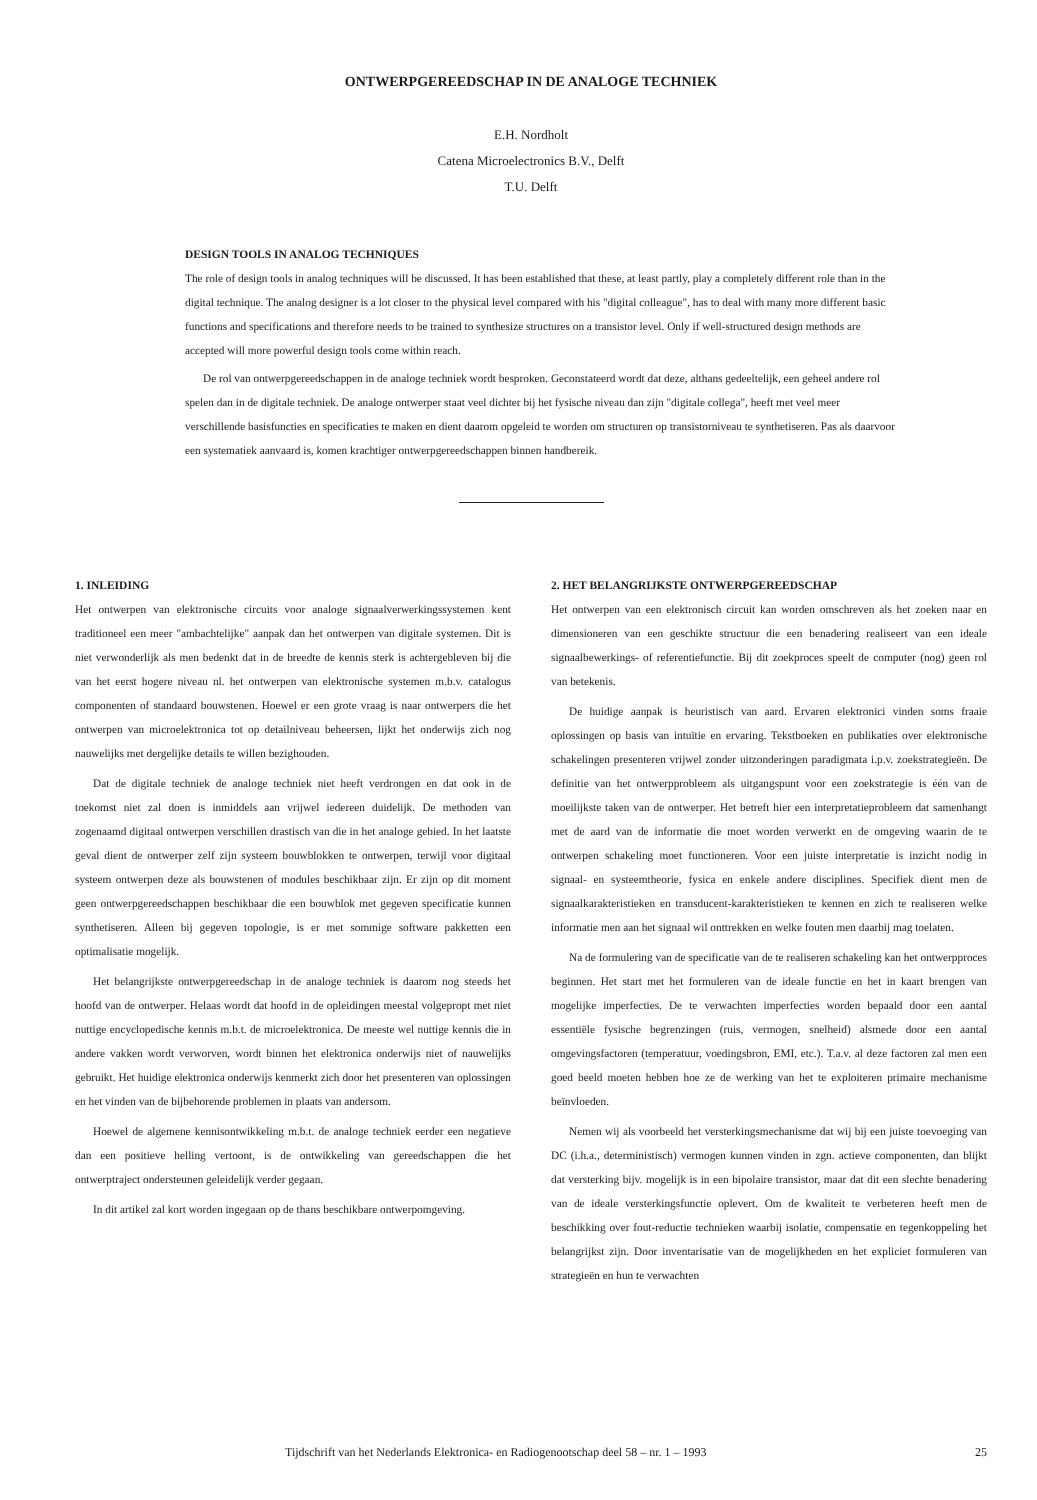ONTWERPGEREEDSCHAP IN DE ANALOGE TECHNIEK
E.H. Nordholt
Catena Microelectronics B.V., Delft
T.U. Delft
DESIGN TOOLS IN ANALOG TECHNIQUES
The role of design tools in analog techniques will be discussed. It has been established that these, at least partly, play a completely different role than in the digital technique. The analog designer is a lot closer to the physical level compared with his "digital colleague", has to deal with many more different basic functions and specifications and therefore needs to be trained to synthesize structures on a transistor level. Only if well-structured design methods are accepted will more powerful design tools come within reach.
De rol van ontwerpgereedschappen in de analoge techniek wordt besproken. Geconstateerd wordt dat deze, althans gedeeltelijk, een geheel andere rol spelen dan in de digitale techniek. De analoge ontwerper staat veel dichter bij het fysische niveau dan zijn "digitale collega", heeft met veel meer verschillende basisfuncties en specificaties te maken en dient daarom opgeleid te worden om structuren op transistorniveau te synthetiseren. Pas als daarvoor een systematiek aanvaard is, komen krachtiger ontwerpgereedschappen binnen handbereik.
1. INLEIDING
Het ontwerpen van elektronische circuits voor analoge signaalverwerkingssystemen kent traditioneel een meer "ambachtelijke" aanpak dan het ontwerpen van digitale systemen. Dit is niet verwonderlijk als men bedenkt dat in de breedte de kennis sterk is achtergebleven bij die van het eerst hogere niveau nl. het ontwerpen van elektronische systemen m.b.v. catalogus componenten of standaard bouwstenen. Hoewel er een grote vraag is naar ontwerpers die het ontwerpen van microelektronica tot op detailniveau beheersen, lijkt het onderwijs zich nog nauwelijks met dergelijke details te willen bezighouden.
Dat de digitale techniek de analoge techniek niet heeft verdrongen en dat ook in de toekomst niet zal doen is inmiddels aan vrijwel iedereen duidelijk. De methoden van zogenaamd digitaal ontwerpen verschillen drastisch van die in het analoge gebied. In het laatste geval dient de ontwerper zelf zijn systeem bouwblokken te ontwerpen, terwijl voor digitaal systeem ontwerpen deze als bouwstenen of modules beschikbaar zijn. Er zijn op dit moment geen ontwerpgereedschappen beschikbaar die een bouwblok met gegeven specificatie kunnen synthetiseren. Alleen bij gegeven topologie, is er met sommige software pakketten een optimalisatie mogelijk.
Het belangrijkste ontwerpgereedschap in de analoge techniek is daarom nog steeds het hoofd van de ontwerper. Helaas wordt dat hoofd in de opleidingen meestal volgepropt met niet nuttige encyclopedische kennis m.b.t. de microelektronica. De meeste wel nuttige kennis die in andere vakken wordt verworven, wordt binnen het elektronica onderwijs niet of nauwelijks gebruikt. Het huidige elektronica onderwijs kenmerkt zich door het presenteren van oplossingen en het vinden van de bijbehorende problemen in plaats van andersom.
Hoewel de algemene kennisontwikkeling m.b.t. de analoge techniek eerder een negatieve dan een positieve helling vertoont, is de ontwikkeling van gereedschappen die het ontwerptraject ondersteunen geleidelijk verder gegaan.
In dit artikel zal kort worden ingegaan op de thans beschikbare ontwerpomgeving.
2. HET BELANGRIJKSTE ONTWERPGEREEDSCHAP
Het ontwerpen van een elektronisch circuit kan worden omschreven als het zoeken naar en dimensioneren van een geschikte structuur die een benadering realiseert van een ideale signaalbewerkings- of referentiefunctie. Bij dit zoekproces speelt de computer (nog) geen rol van betekenis.
De huidige aanpak is heuristisch van aard. Ervaren elektronici vinden soms fraaie oplossingen op basis van intuïtie en ervaring. Tekstboeken en publikaties over elektronische schakelingen presenteren vrijwel zonder uitzonderingen paradigmata i.p.v. zoekstrategieën. De definitie van het ontwerpprobleem als uitgangspunt voor een zoekstrategie is één van de moeilijkste taken van de ontwerper. Het betreft hier een interpretatieprobleem dat samenhangt met de aard van de informatie die moet worden verwerkt en de omgeving waarin de te ontwerpen schakeling moet functioneren. Voor een juiste interpretatie is inzicht nodig in signaal- en systeemtheorie, fysica en enkele andere disciplines. Specifiek dient men de signaalkarakteristieken en transducent-karakteristieken te kennen en zich te realiseren welke informatie men aan het signaal wil onttrekken en welke fouten men daarbij mag toelaten.
Na de formulering van de specificatie van de te realiseren schakeling kan het ontwerpproces beginnen. Het start met het formuleren van de ideale functie en het in kaart brengen van mogelijke imperfecties. De te verwachten imperfecties worden bepaald door een aantal essentiële fysische begrenzingen (ruis, vermogen, snelheid) alsmede door een aantal omgevingsfactoren (temperatuur, voedingsbron, EMI, etc.). T.a.v. al deze factoren zal men een goed beeld moeten hebben hoe ze de werking van het te exploiteren primaire mechanisme beïnvloeden.
Nemen wij als voorbeeld het versterkingsmechanisme dat wij bij een juiste toevoeging van DC (i.h.a., deterministisch) vermogen kunnen vinden in zgn. actieve componenten, dan blijkt dat versterking bijv. mogelijk is in een bipolaire transistor, maar dat dit een slechte benadering van de ideale versterkingsfunctie oplevert. Om de kwaliteit te verbeteren heeft men de beschikking over fout-reductie technieken waarbij isolatie, compensatie en tegenkoppeling het belangrijkst zijn. Door inventarisatie van de mogelijkheden en het expliciet formuleren van strategieën en hun te verwachten
Tijdschrift van het Nederlands Elektronica- en Radiogenootschap deel 58 – nr. 1 – 1993 25